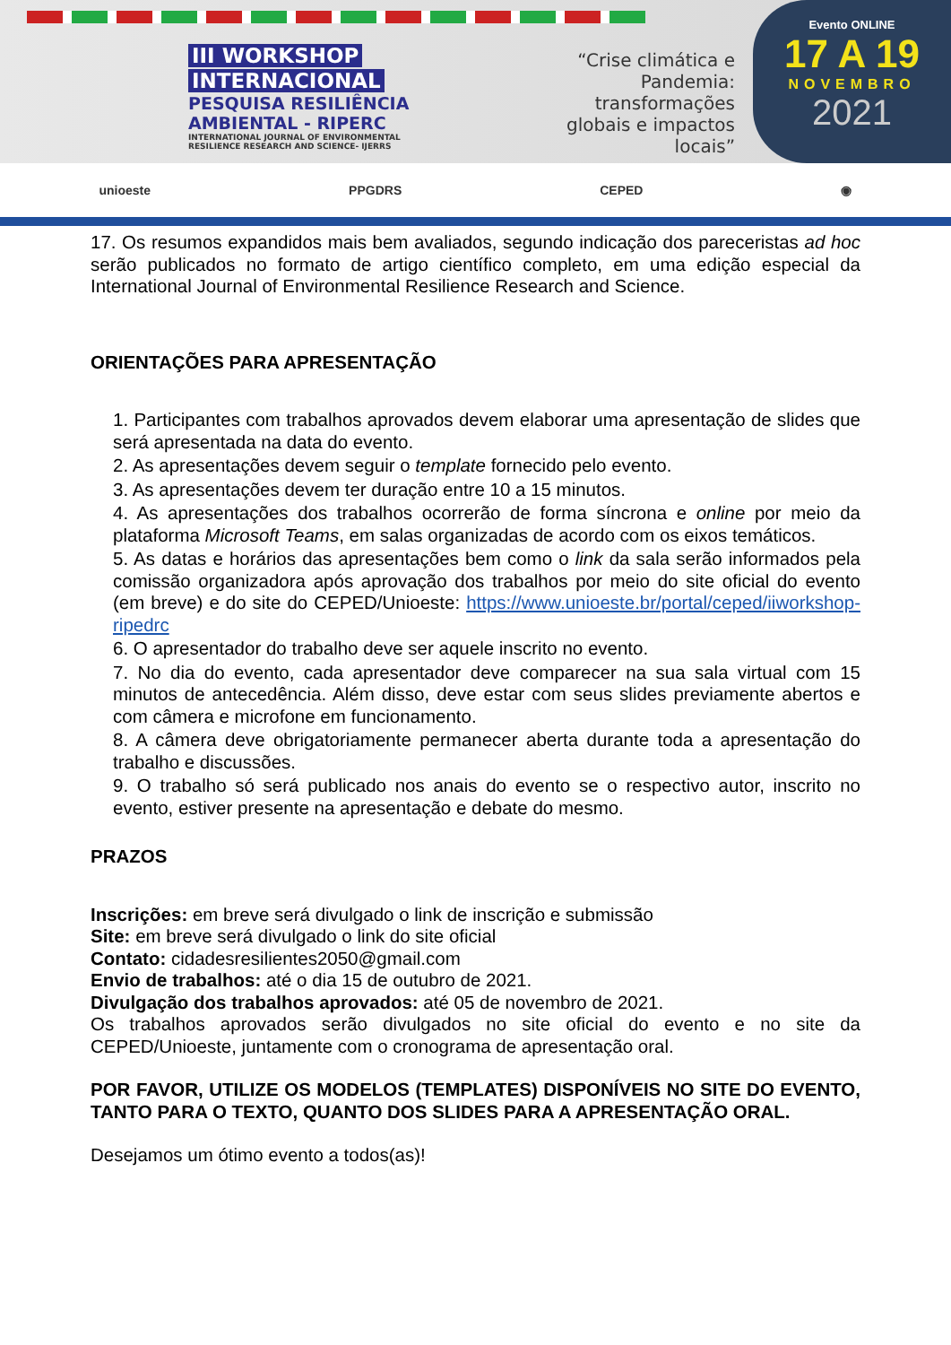III WORKSHOP
INTERNACIONAL
PESQUISA RESILIÊNCIA
AMBIENTAL - RIPERC
INTERNATIONAL JOURNAL OF ENVIRONMENTAL
RESILIENCE RESEARCH AND SCIENCE- IJERRS
“Crise climática e Pandemia: transformações globais e impactos locais”
Evento ONLINE
17 A 19
NOVEMBRO
2021
unioeste PPGDRS CEPED ◉
17. Os resumos expandidos mais bem avaliados, segundo indicação dos pareceristas ad hoc serão publicados no formato de artigo científico completo, em uma edição especial da International Journal of Environmental Resilience Research and Science.
ORIENTAÇÕES PARA APRESENTAÇÃO
1. Participantes com trabalhos aprovados devem elaborar uma apresentação de slides que será apresentada na data do evento.
2. As apresentações devem seguir o template fornecido pelo evento.
3. As apresentações devem ter duração entre 10 a 15 minutos.
4. As apresentações dos trabalhos ocorrerão de forma síncrona e online por meio da plataforma Microsoft Teams, em salas organizadas de acordo com os eixos temáticos.
5. As datas e horários das apresentações bem como o link da sala serão informados pela comissão organizadora após aprovação dos trabalhos por meio do site oficial do evento (em breve) e do site do CEPED/Unioeste: https://www.unioeste.br/portal/ceped/iiworkshop-ripedrc
6. O apresentador do trabalho deve ser aquele inscrito no evento.
7. No dia do evento, cada apresentador deve comparecer na sua sala virtual com 15 minutos de antecedência. Além disso, deve estar com seus slides previamente abertos e com câmera e microfone em funcionamento.
8. A câmera deve obrigatoriamente permanecer aberta durante toda a apresentação do trabalho e discussões.
9. O trabalho só será publicado nos anais do evento se o respectivo autor, inscrito no evento, estiver presente na apresentação e debate do mesmo.
PRAZOS
Inscrições: em breve será divulgado o link de inscrição e submissão
Site: em breve será divulgado o link do site oficial
Contato: cidadesresilientes2050@gmail.com
Envio de trabalhos: até o dia 15 de outubro de 2021.
Divulgação dos trabalhos aprovados: até 05 de novembro de 2021.
Os trabalhos aprovados serão divulgados no site oficial do evento e no site da CEPED/Unioeste, juntamente com o cronograma de apresentação oral.
POR FAVOR, UTILIZE OS MODELOS (TEMPLATES) DISPONÍVEIS NO SITE DO EVENTO, TANTO PARA O TEXTO, QUANTO DOS SLIDES PARA A APRESENTAÇÃO ORAL.
Desejamos um ótimo evento a todos(as)!